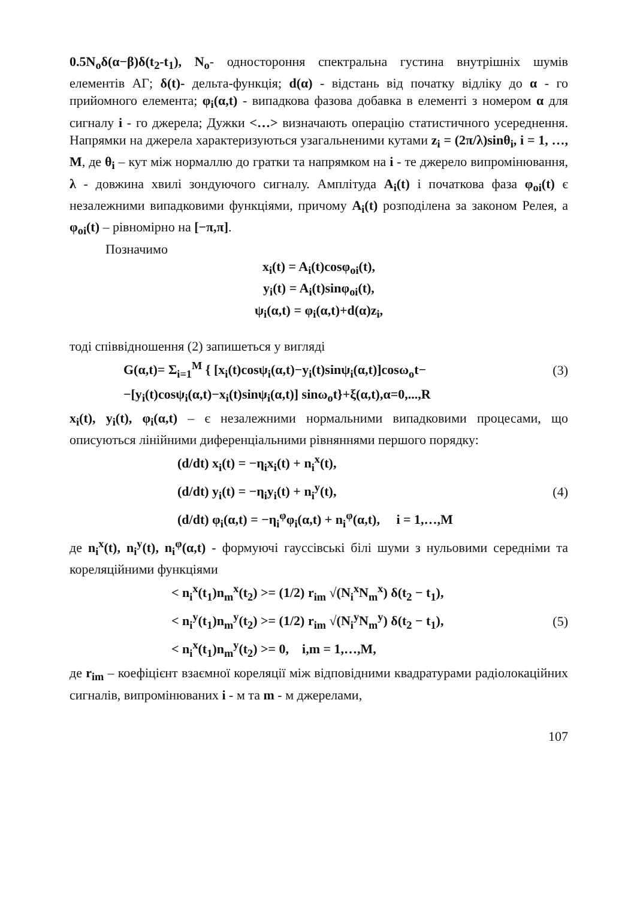0.5N<sub>o</sub>δ(α−β)δ(t<sub>2</sub>-t<sub>1</sub>), N<sub>o</sub>- одностороння спектральна густина внутрішніх шумів елементів АГ; δ(t)- дельта-функція; d(α) - відстань від початку відліку до α - го прийомного елемента; φ<sub>i</sub>(α,t) - випадкова фазова добавка в елементі з номером α для сигналу i - го джерела; Дужки <…> визначають операцію статистичного усереднення. Напрямки на джерела характеризуються узагальненими кутами z<sub>i</sub> = (2π/λ)sinθ<sub>i</sub>, i = 1, …, M, де θ<sub>i</sub> – кут між нормаллю до гратки та напрямком на i - те джерело випромінювання, λ - довжина хвилі зондуючого сигналу. Амплітуда A<sub>i</sub>(t) і початкова фаза φ<sub>oi</sub>(t) є незалежними випадковими функціями, причому A<sub>i</sub>(t) розподілена за законом Релея, а φ<sub>oi</sub>(t) – рівномірно на [−π,π].
Позначимо
x<sub>i</sub>(t) = A<sub>i</sub>(t)cosφ<sub>oi</sub>(t),
y<sub>i</sub>(t) = A<sub>i</sub>(t)sinφ<sub>oi</sub>(t),
ψ<sub>i</sub>(α,t) = φ<sub>i</sub>(α,t)+d(α)z<sub>i</sub>,
тоді співвідношення (2) запишеться у вигляді
G(α,t)= Σ<sub>i=1</sub><sup>M</sup> { [x<sub>i</sub>(t)cosψ<sub>i</sub>(α,t)−y<sub>i</sub>(t)sinψ<sub>i</sub>(α,t)]cosω<sub>o</sub>t− (3)
−[y<sub>i</sub>(t)cosψ<sub>i</sub>(α,t)−x<sub>i</sub>(t)sinψ<sub>i</sub>(α,t)] sinω<sub>o</sub>t}+ξ(α,t),α=0,...,R
x<sub>i</sub>(t), y<sub>i</sub>(t), φ<sub>i</sub>(α,t) – є незалежними нормальними випадковими процесами, що описуються лінійними диференціальними рівняннями першого порядку:
(d/dt) x<sub>i</sub>(t) = −η<sub>i</sub>x<sub>i</sub>(t) + n<sub>i</sub><sup>x</sup>(t),
(d/dt) y<sub>i</sub>(t) = −η<sub>i</sub>y<sub>i</sub>(t) + n<sub>i</sub><sup>y</sup>(t), (4)
(d/dt) φ<sub>i</sub>(α,t) = −η<sub>i</sub><sup>φ</sup>φ<sub>i</sub>(α,t) + n<sub>i</sub><sup>φ</sup>(α,t), i = 1,…,M
де n<sub>i</sub><sup>x</sup>(t), n<sub>i</sub><sup>y</sup>(t), n<sub>i</sub><sup>φ</sup>(α,t) - формуючі гауссівські білі шуми з нульовими середніми та кореляційними функціями
< n<sub>i</sub><sup>x</sup>(t<sub>1</sub>)n<sub>m</sub><sup>x</sup>(t<sub>2</sub>) >= (1/2) r<sub>im</sub> √(N<sub>i</sub><sup>x</sup>N<sub>m</sub><sup>x</sup>) δ(t<sub>2</sub> − t<sub>1</sub>),
< n<sub>i</sub><sup>y</sup>(t<sub>1</sub>)n<sub>m</sub><sup>y</sup>(t<sub>2</sub>) >= (1/2) r<sub>im</sub> √(N<sub>i</sub><sup>y</sup>N<sub>m</sub><sup>y</sup>) δ(t<sub>2</sub> − t<sub>1</sub>), (5)
< n<sub>i</sub><sup>x</sup>(t<sub>1</sub>)n<sub>m</sub><sup>y</sup>(t<sub>2</sub>) >= 0, i,m = 1,…,M,
де r<sub>im</sub> – коефіцієнт взаємної кореляції між відповідними квадратурами радіолокаційних сигналів, випромінюваних i - м та m - м джерелами,
107